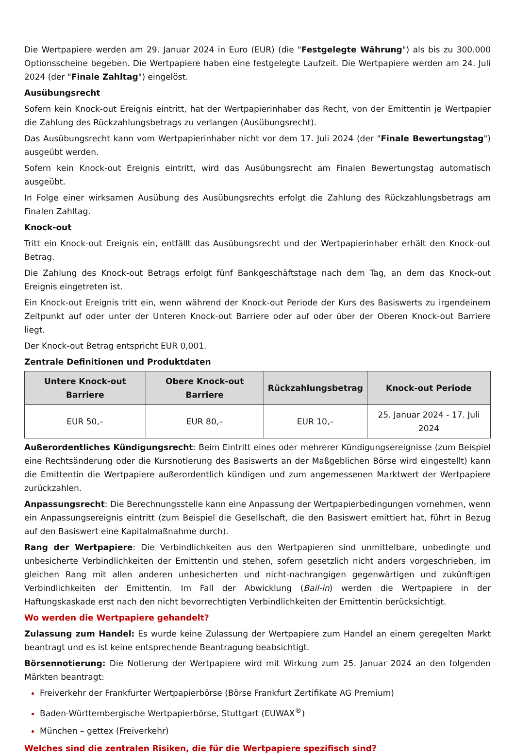Die Wertpapiere werden am 29. Januar 2024 in Euro (EUR) (die "Festgelegte Währung") als bis zu 300.000 Optionsscheine begeben. Die Wertpapiere haben eine festgelegte Laufzeit. Die Wertpapiere werden am 24. Juli 2024 (der "Finale Zahltag") eingelöst.
Ausübungsrecht
Sofern kein Knock-out Ereignis eintritt, hat der Wertpapierinhaber das Recht, von der Emittentin je Wertpapier die Zahlung des Rückzahlungsbetrags zu verlangen (Ausübungsrecht).
Das Ausübungsrecht kann vom Wertpapierinhaber nicht vor dem 17. Juli 2024 (der "Finale Bewertungstag") ausgeübt werden.
Sofern kein Knock-out Ereignis eintritt, wird das Ausübungsrecht am Finalen Bewertungstag automatisch ausgeübt.
In Folge einer wirksamen Ausübung des Ausübungsrechts erfolgt die Zahlung des Rückzahlungsbetrags am Finalen Zahltag.
Knock-out
Tritt ein Knock-out Ereignis ein, entfällt das Ausübungsrecht und der Wertpapierinhaber erhält den Knock-out Betrag.
Die Zahlung des Knock-out Betrags erfolgt fünf Bankgeschäftstage nach dem Tag, an dem das Knock-out Ereignis eingetreten ist.
Ein Knock-out Ereignis tritt ein, wenn während der Knock-out Periode der Kurs des Basiswerts zu irgendeinem Zeitpunkt auf oder unter der Unteren Knock-out Barriere oder auf oder über der Oberen Knock-out Barriere liegt.
Der Knock-out Betrag entspricht EUR 0,001.
Zentrale Definitionen und Produktdaten
| Untere Knock-out Barriere | Obere Knock-out Barriere | Rückzahlungsbetrag | Knock-out Periode |
| --- | --- | --- | --- |
| EUR 50,– | EUR 80,– | EUR 10,– | 25. Januar 2024 - 17. Juli 2024 |
Außerordentliches Kündigungsrecht: Beim Eintritt eines oder mehrerer Kündigungsereignisse (zum Beispiel eine Rechtsänderung oder die Kursnotierung des Basiswerts an der Maßgeblichen Börse wird eingestellt) kann die Emittentin die Wertpapiere außerordentlich kündigen und zum angemessenen Marktwert der Wertpapiere zurückzahlen.
Anpassungsrecht: Die Berechnungsstelle kann eine Anpassung der Wertpapierbedingungen vornehmen, wenn ein Anpassungsereignis eintritt (zum Beispiel die Gesellschaft, die den Basiswert emittiert hat, führt in Bezug auf den Basiswert eine Kapitalmaßnahme durch).
Rang der Wertpapiere: Die Verbindlichkeiten aus den Wertpapieren sind unmittelbare, unbedingte und unbesicherte Verbindlichkeiten der Emittentin und stehen, sofern gesetzlich nicht anders vorgeschrieben, im gleichen Rang mit allen anderen unbesicherten und nicht-nachrangigen gegenwärtigen und zukünftigen Verbindlichkeiten der Emittentin. Im Fall der Abwicklung (Bail-in) werden die Wertpapiere in der Haftungskaskade erst nach den nicht bevorrechtigten Verbindlichkeiten der Emittentin berücksichtigt.
Wo werden die Wertpapiere gehandelt?
Zulassung zum Handel: Es wurde keine Zulassung der Wertpapiere zum Handel an einem geregelten Markt beantragt und es ist keine entsprechende Beantragung beabsichtigt.
Börsennotierung: Die Notierung der Wertpapiere wird mit Wirkung zum 25. Januar 2024 an den folgenden Märkten beantragt:
Freiverkehr der Frankfurter Wertpapierbörse (Börse Frankfurt Zertifikate AG Premium)
Baden-Württembergische Wertpapierbörse, Stuttgart (EUWAX<sup>®</sup>)
München – gettex (Freiverkehr)
Welches sind die zentralen Risiken, die für die Wertpapiere spezifisch sind?